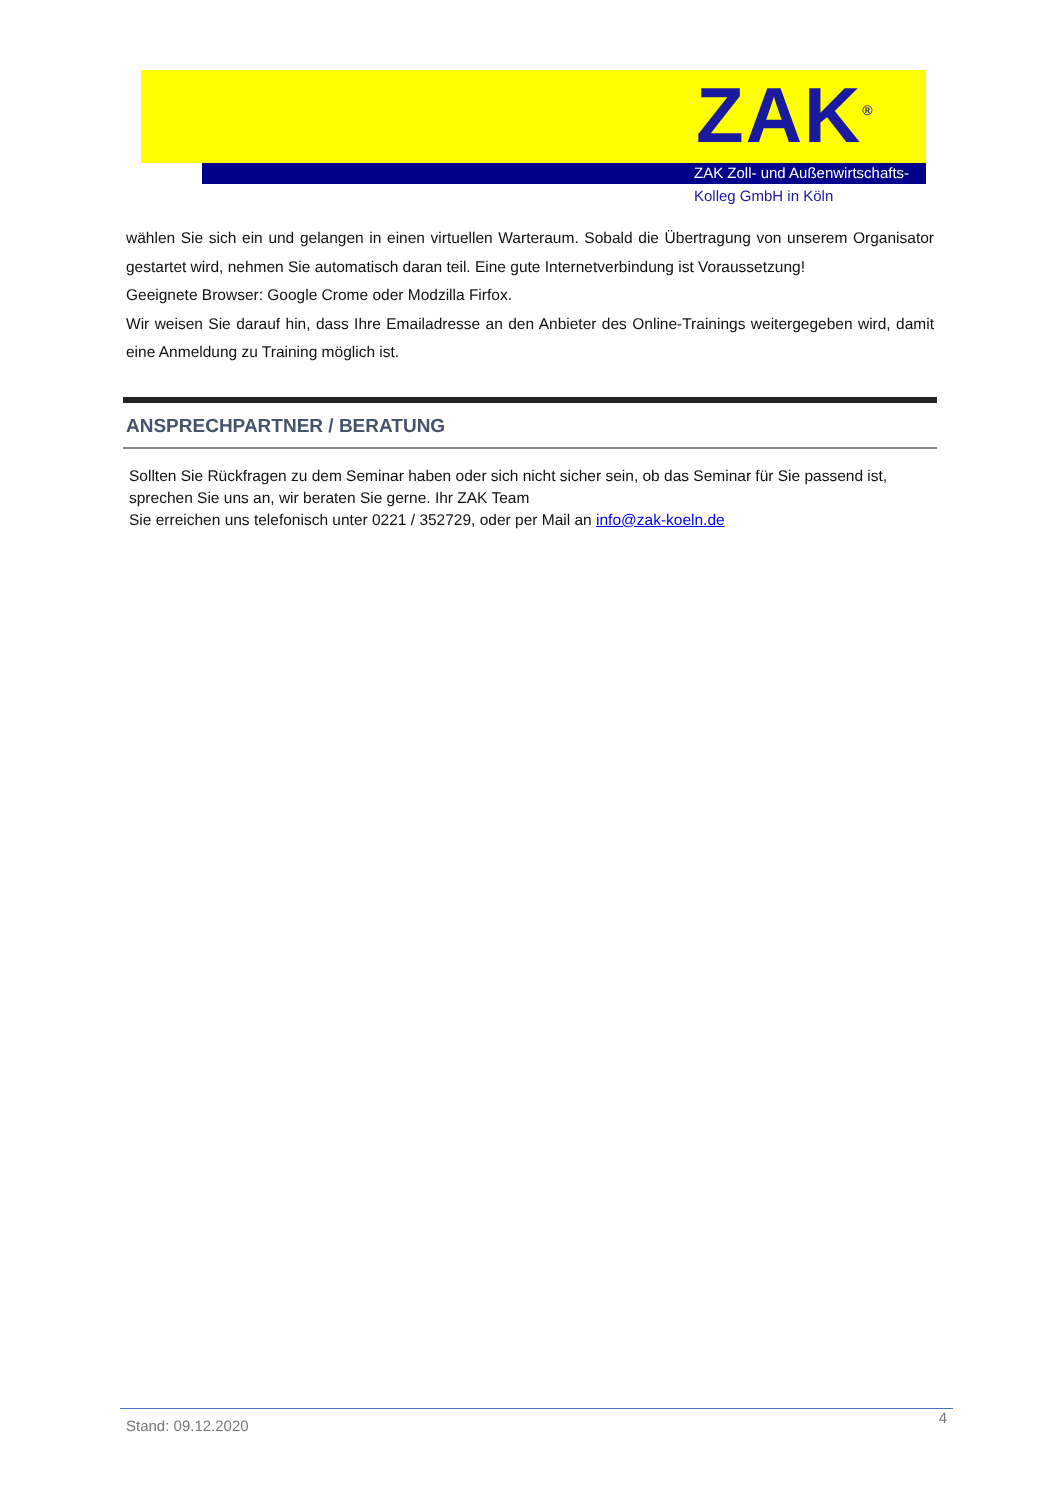ZAK<sup>®</sup>
ZAK Zoll- und Außenwirtschafts-
Kolleg GmbH in Köln
wählen Sie sich ein und gelangen in einen virtuellen Warteraum. Sobald die Übertragung von unserem Organisator gestartet wird, nehmen Sie automatisch daran teil. Eine gute Internetverbindung ist Voraussetzung!
Geeignete Browser: Google Crome oder Modzilla Firfox.
Wir weisen Sie darauf hin, dass Ihre Emailadresse an den Anbieter des Online-Trainings weitergegeben wird, damit eine Anmeldung zu Training möglich ist.
ANSPRECHPARTNER / BERATUNG
Sollten Sie Rückfragen zu dem Seminar haben oder sich nicht sicher sein, ob das Seminar für Sie passend ist, sprechen Sie uns an, wir beraten Sie gerne. Ihr ZAK Team
Sie erreichen uns telefonisch unter 0221 / 352729, oder per Mail an info@zak-koeln.de
Stand: 09.12.2020 4